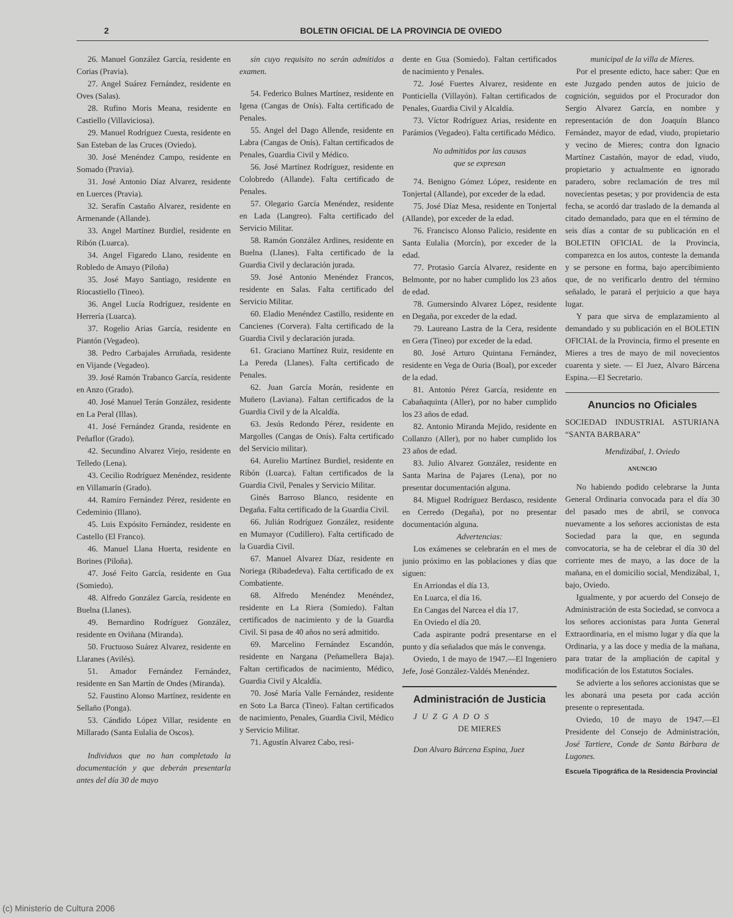2 BOLETIN OFICIAL DE LA PROVINCIA DE OVIEDO
26. Manuel González García, residente en Corias (Pravia).
27. Angel Suárez Fernández, residente en Oves (Salas).
28. Rufino Moris Meana, residente en Castiello (Villaviciosa).
29. Manuel Rodríguez Cuesta, residente en San Esteban de las Cruces (Oviedo).
30. José Menéndez Campo, residente en Somado (Pravia).
31. José Antonio Díaz Alvarez, residente en Luerces (Pravia).
32. Serafín Castaño Alvarez, residente en Armenande (Allande).
33. Angel Martínez Burdiel, residente en Ribón (Luarca).
34. Angel Figaredo Llano, residente en Robledo de Amayo (Piloña)
35. José Mayo Santiago, residente en Riocastiello (Tineo).
36. Angel Lucía Rodríguez, residente en Herrería (Luarca).
37. Rogelio Arias García, residente en Piantón (Vegadeo).
38. Pedro Carbajales Arruñada, residente en Vijande (Vegadeo).
39. José Ramón Trabanco García, residente en Anzo (Grado).
40. José Manuel Terán González, residente en La Peral (Illas).
41. José Fernández Granda, residente en Peñaflor (Grado).
42. Secundino Alvarez Viejo, residente en Telledo (Lena).
43. Cecilio Rodríguez Menéndez, residente en Villamarín (Grado).
44. Ramiro Fernández Pérez, residente en Cedeminio (Illano).
45. Luis Expósito Fernández, residente en Castello (El Franco).
46. Manuel Llana Huerta, residente en Borines (Piloña).
47. José Feito García, residente en Gua (Somiedo).
48. Alfredo González García, residente en Buelna (Llanes).
49. Bernardino Rodríguez González, residente en Oviñana (Miranda).
50. Fructuoso Suárez Alvarez, residente en Llaranes (Avilés).
51. Amador Fernández Fernández, residente en San Martín de Ondes (Miranda).
52. Faustino Alonso Martínez, residente en Sellaño (Ponga).
53. Cándido López Villar, residente en Millarado (Santa Eulalia de Oscos).
Individuos que no han completado la documentación y que deberán presentarla antes del día 30 de mayo
sin cuyo requisito no serán admitidos a examen.
54. Federico Bulnes Martínez, residente en Igena (Cangas de Onís). Falta certificado de Penales.
55. Angel del Dago Allende, residente en Labra (Cangas de Onís). Faltan certificados de Penales, Guardia Civil y Médico.
56. José Martínez Rodríguez, residente en Colobredo (Allande). Falta certificado de Penales.
57. Olegario García Menéndez, residente en Lada (Langreo). Falta certificado del Servicio Militar.
58. Ramón González Ardines, residente en Buelna (Llanes). Falta certificado de la Guardia Civil y declaración jurada.
59. José Antonio Menéndez Francos, residente en Salas. Falta certificado del Servicio Militar.
60. Eladio Menéndez Castillo, residente en Cancienes (Corvera). Falta certificado de la Guardia Civil y declaración jurada.
61. Graciano Martínez Ruiz, residente en La Pereda (Llanes). Falta certificado de Penales.
62. Juan García Morán, residente en Muñero (Laviana). Faltan certificados de la Guardia Civil y de la Alcaldía.
63. Jesús Redondo Pérez, residente en Margolles (Cangas de Onís). Falta certificado del Servicio militar).
64. Aurelio Martínez Burdiel, residente en Ribón (Luarca). Faltan certificados de la Guardia Civil, Penales y Servicio Militar.
Ginés Barroso Blanco, residente en Degaña. Falta certificado de la Guardia Civil.
66. Julián Rodríguez González, residente en Mumayor (Cudillero). Falta certificado de la Guardia Civil.
67. Manuel Alvarez Díaz, residente en Noriega (Ribadedeva). Falta certificado de ex Combatiente.
68. Alfredo Menéndez Menéndez, residente en La Riera (Somiedo). Faltan certificados de nacimiento y de la Guardia Civil. Si pasa de 40 años no será admitido.
69. Marcelino Fernández Escandón, residente en Nargana (Peñamellera Baja). Faltan certificados de nacimiento, Médico, Guardia Civil y Alcaldía.
70. José María Valle Fernández, residente en Soto La Barca (Tineo). Faltan certificados de nacimiento, Penales, Guardia Civil, Médico y Servicio Militar.
71. Agustín Alvarez Cabo, resi-
dente en Gua (Somiedo). Faltan certificados de nacimiento y Penales.
72. José Fuertes Alvarez, residente en Ponticiella (Villayón). Faltan certificados de Penales, Guardia Civil y Alcaldía.
73. Víctor Rodríguez Arias, residente en Parámios (Vegadeo). Falta certificado Médico.
No admitidos por las causas
que se expresan
74. Benigno Gómez López, residente en Tonjertal (Allande), por exceder de la edad.
75. José Díaz Mesa, residente en Tonjertal (Allande), por exceder de la edad.
76. Francisco Alonso Palicio, residente en Santa Eulalia (Morcín), por exceder de la edad.
77. Protasio García Alvarez, residente en Belmonte, por no haber cumplido los 23 años de edad.
78. Gumersindo Alvarez López, residente en Degaña, por exceder de la edad.
79. Laureano Lastra de la Cera, residente en Gera (Tineo) por exceder de la edad.
80. José Arturo Quintana Fernández, residente en Vega de Ouria (Boal), por exceder de la edad.
81. Antonio Pérez García, residente en Cabañaquinta (Aller), por no haber cumplido los 23 años de edad.
82. Antonio Miranda Mejido, residente en Collanzo (Aller), por no haber cumplido los 23 años de edad.
83. Julio Alvarez González, residente en Santa Marina de Pajares (Lena), por no presentar documentación alguna.
84. Miguel Rodríguez Berdasco, residente en Cerredo (Degaña), por no presentar documentación alguna.
Advertencias:
Los exámenes se celebrarán en el mes de junio próximo en las poblaciones y días que siguen:
En Arriondas el día 13.
En Luarca, el día 16.
En Cangas del Narcea el día 17.
En Oviedo el día 20.
Cada aspirante podrá presentarse en el punto y día señalados que más le convenga.
Oviedo, 1 de mayo de 1947.—El Ingeniero Jefe, José González-Valdés Menéndez.
Administración de Justicia
JUZGADOS
DE MIERES
Don Alvaro Bárcena Espina, Juez
municipal de la villa de Mieres.
Por el presente edicto, hace saber: Que en este Juzgado penden autos de juicio de cognición, seguidos por el Procurador don Sergio Alvarez García, en nombre y representación de don Joaquín Blanco Fernández, mayor de edad, viudo, propietario y vecino de Mieres; contra don Ignacio Martínez Castañón, mayor de edad, viudo, propietario y actualmente en ignorado paradero, sobre reclamación de tres mil novecientas pesetas; y por providencia de esta fecha, se acordó dar traslado de la demanda al citado demandado, para que en el término de seis días a contar de su publicación en el BOLETIN OFICIAL de la Provincia, comparezca en los autos, conteste la demanda y se persone en forma, bajo apercibimiento que, de no verificarlo dentro del término señalado, le parará el perjuicio a que haya lugar.
Y para que sirva de emplazamiento al demandado y su publicación en el BOLETIN OFICIAL de la Provincia, firmo el presente en Mieres a tres de mayo de mil novecientos cuarenta y siete. — El Juez, Alvaro Bárcena Espina.—El Secretario.
Anuncios no Oficiales
SOCIEDAD INDUSTRIAL ASTURIANA “SANTA BARBARA”
Mendizábal, 1. Oviedo
ANUNCIO
No habiendo podido celebrarse la Junta General Ordinaria convocada para el día 30 del pasado mes de abril, se convoca nuevamente a los señores accionistas de esta Sociedad para la que, en segunda convocatoria, se ha de celebrar el día 30 del corriente mes de mayo, a las doce de la mañana, en el domicilio social, Mendizábal, 1, bajo, Oviedo.
Igualmente, y por acuerdo del Consejo de Administración de esta Sociedad, se convoca a los señores accionistas para Junta General Extraordinaria, en el mismo lugar y día que la Ordinaria, y a las doce y media de la mañana, para tratar de la ampliación de capital y modificación de los Estatutos Sociales.
Se advierte a los señores accionistas que se les abonará una peseta por cada acción presente o representada.
Oviedo, 10 de mayo de 1947.—El Presidente del Consejo de Administración, José Tartiere, Conde de Santa Bárbara de Lugones.
Escuela Tipográfica de la Residencia Provincial
(c) Ministerio de Cultura 2006